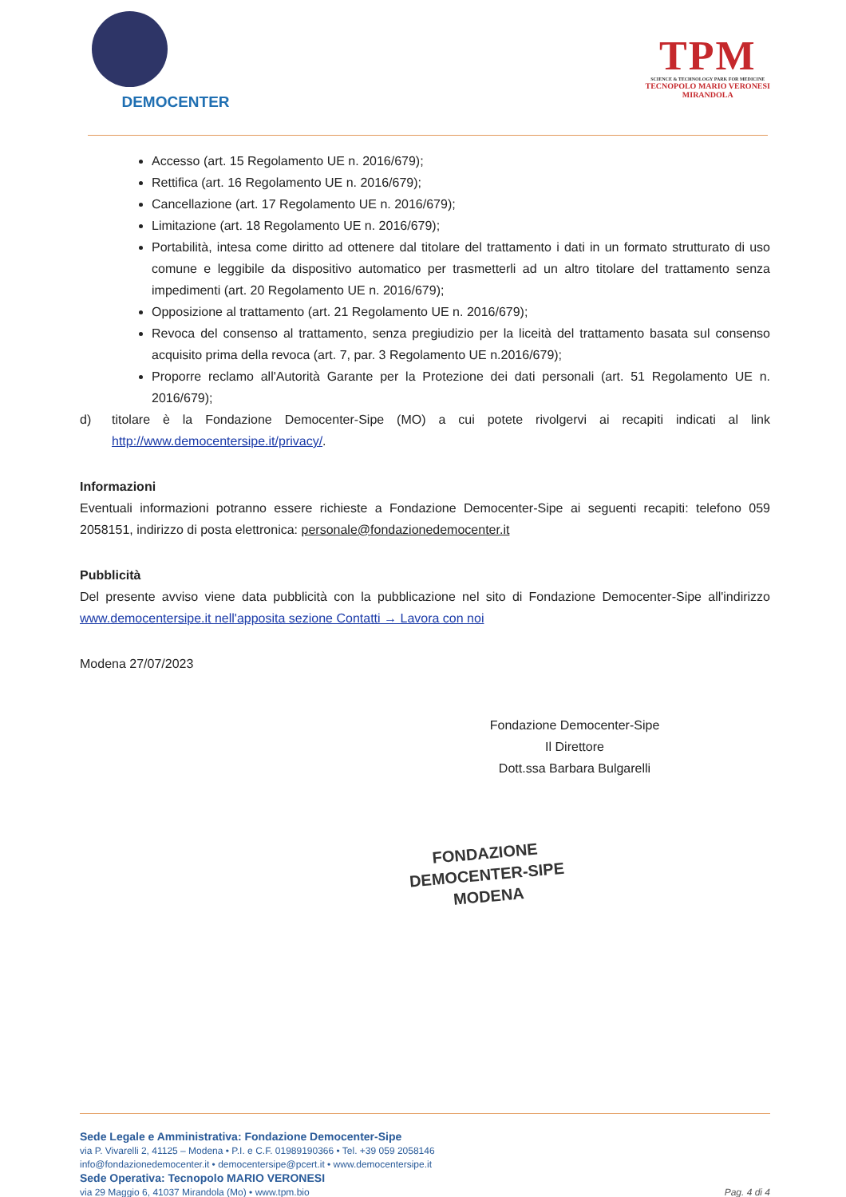DEMOCENTER
TPM
SCIENCE & TECHNOLOGY PARK FOR MEDICINE
TECNOPOLO MARIO VERONESI
MIRANDOLA
Accesso (art. 15 Regolamento UE n. 2016/679);
Rettifica (art. 16 Regolamento UE n. 2016/679);
Cancellazione (art. 17 Regolamento UE n. 2016/679);
Limitazione (art. 18 Regolamento UE n. 2016/679);
Portabilità, intesa come diritto ad ottenere dal titolare del trattamento i dati in un formato strutturato di uso comune e leggibile da dispositivo automatico per trasmetterli ad un altro titolare del trattamento senza impedimenti (art. 20 Regolamento UE n. 2016/679);
Opposizione al trattamento (art. 21 Regolamento UE n. 2016/679);
Revoca del consenso al trattamento, senza pregiudizio per la liceità del trattamento basata sul consenso acquisito prima della revoca (art. 7, par. 3 Regolamento UE n.2016/679);
Proporre reclamo all'Autorità Garante per la Protezione dei dati personali (art. 51 Regolamento UE n. 2016/679);
d) titolare è la Fondazione Democenter-Sipe (MO) a cui potete rivolgervi ai recapiti indicati al link http://www.democentersipe.it/privacy/.
Informazioni
Eventuali informazioni potranno essere richieste a Fondazione Democenter-Sipe ai seguenti recapiti: telefono 059 2058151, indirizzo di posta elettronica: personale@fondazionedemocenter.it
Pubblicità
Del presente avviso viene data pubblicità con la pubblicazione nel sito di Fondazione Democenter-Sipe all'indirizzo www.democentersipe.it nell'apposita sezione Contatti → Lavora con noi
Modena 27/07/2023
Fondazione Democenter-Sipe
Il Direttore
Dott.ssa Barbara Bulgarelli
FONDAZIONE
DEMOCENTER-SIPE
MODENA
Sede Legale e Amministrativa: Fondazione Democenter-Sipe
via P. Vivarelli 2, 41125 – Modena • P.I. e C.F. 01989190366 • Tel. +39 059 2058146
info@fondazionedemocenter.it • democentersipe@pcert.it • www.democentersipe.it
Sede Operativa: Tecnopolo MARIO VERONESI
via 29 Maggio 6, 41037 Mirandola (Mo) • www.tpm.bio
Pag. 4 di 4